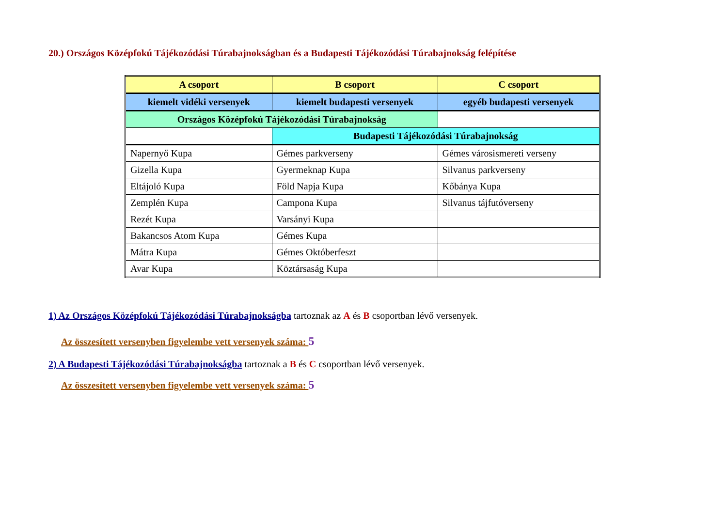20.) Országos Középfokú Tájékozódási Túrabajnokságban és a Budapesti Tájékozódási Túrabajnokság felépítése
| A csoport | B csoport | C csoport |
| kiemelt vidéki versenyek | kiemelt budapesti versenyek | egyéb budapesti versenyek |
| Országos Középfokú Tájékozódási Túrabajnokság | | |
| | Budapesti Tájékozódási Túrabajnokság | |
| Napernyő Kupa | Gémes parkverseny | Gémes városismereti verseny |
| Gizella Kupa | Gyermeknap Kupa | Silvanus parkverseny |
| Eltájoló Kupa | Föld Napja Kupa | Kőbánya Kupa |
| Zemplén Kupa | Campona Kupa | Silvanus tájfutóverseny |
| Rezét Kupa | Varsányi Kupa | |
| Bakancsos Atom Kupa | Gémes Kupa | |
| Mátra Kupa | Gémes Októberfeszt | |
| Avar Kupa | Köztársaság Kupa | |
1) Az Országos Középfokú Tájékozódási Túrabajnokságba tartoznak az A és B csoportban lévő versenyek.
Az összesített versenyben figyelembe vett versenyek száma: 5
2) A Budapesti Tájékozódási Túrabajnokságba tartoznak a B és C csoportban lévő versenyek.
Az összesített versenyben figyelembe vett versenyek száma: 5